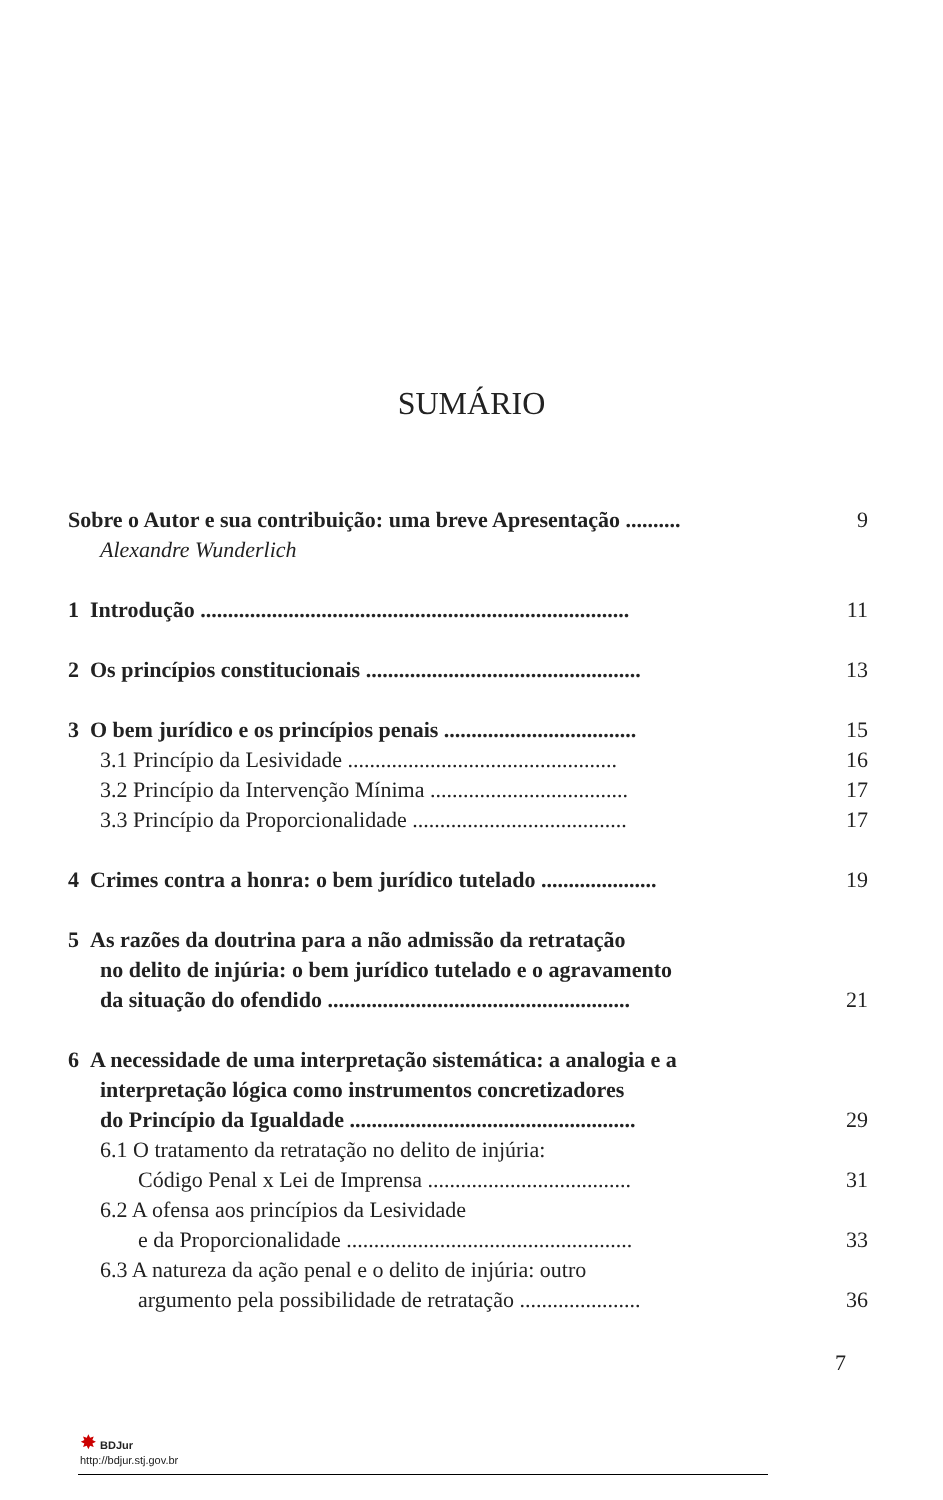SUMÁRIO
Sobre o Autor e sua contribuição: uma breve Apresentação .......... 9
Alexandre Wunderlich
1 Introdução .............................................................................. 11
2 Os princípios constitucionais .................................................. 13
3 O bem jurídico e os princípios penais ................................... 15
3.1 Princípio da Lesividade ................................................. 16
3.2 Princípio da Intervenção Mínima .................................... 17
3.3 Princípio da Proporcionalidade ....................................... 17
4 Crimes contra a honra: o bem jurídico tutelado ..................... 19
5 As razões da doutrina para a não admissão da retratação
no delito de injúria: o bem jurídico tutelado e o agravamento
da situação do ofendido ....................................................... 21
6 A necessidade de uma interpretação sistemática: a analogia e a
interpretação lógica como instrumentos concretizadores
do Princípio da Igualdade .................................................... 29
6.1 O tratamento da retratação no delito de injúria:
Código Penal x Lei de Imprensa ..................................... 31
6.2 A ofensa aos princípios da Lesividade
e da Proporcionalidade .................................................... 33
6.3 A natureza da ação penal e o delito de injúria: outro
argumento pela possibilidade de retratação ...................... 36
7
✸ BDJur
http://bdjur.stj.gov.br